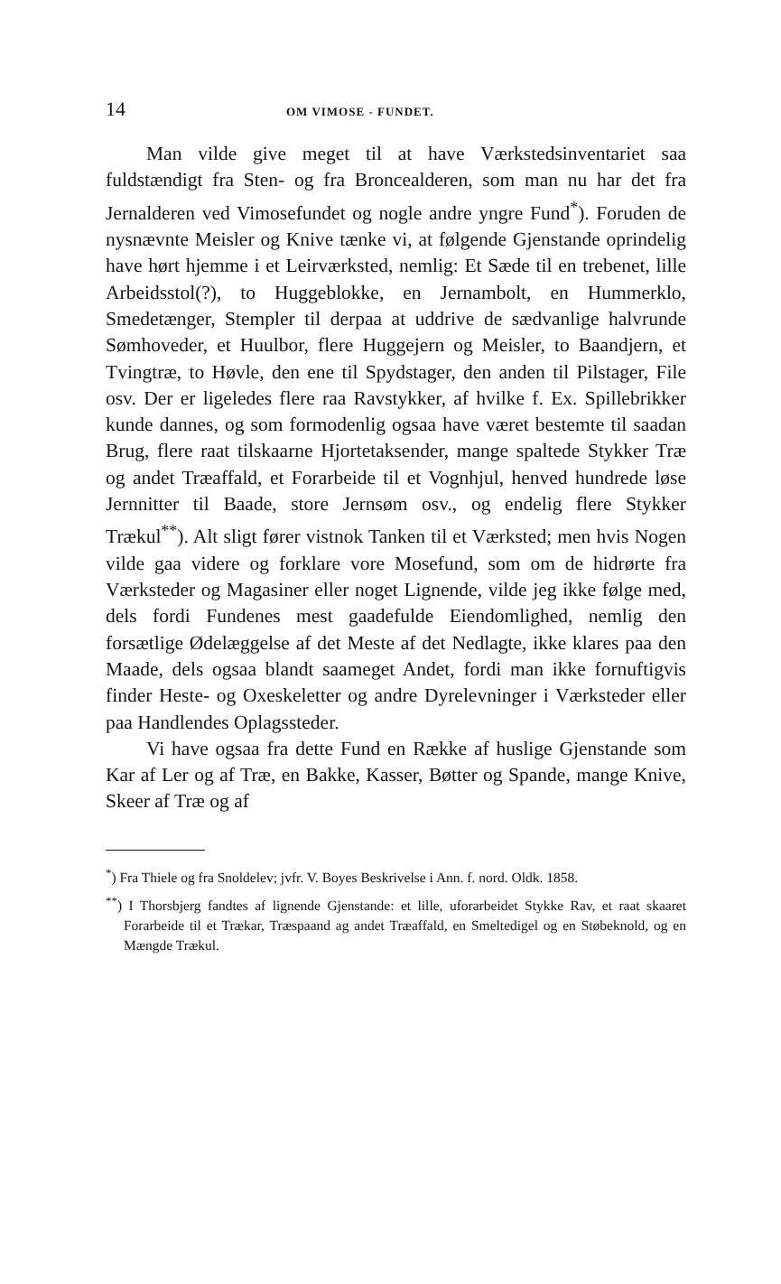14 OM VIMOSE - FUNDET.
Man vilde give meget til at have Værkstedsinventariet saa fuldstændigt fra Sten- og fra Broncealderen, som man nu har det fra Jernalderen ved Vimosefundet og nogle andre yngre Fund<sup>*</sup>). Foruden de nysnævnte Meisler og Knive tænke vi, at følgende Gjenstande oprindelig have hørt hjemme i et Leirværksted, nemlig: Et Sæde til en trebenet, lille Arbeidsstol(?), to Huggeblokke, en Jernambolt, en Hummerklo, Smedetænger, Stempler til derpaa at uddrive de sædvanlige halvrunde Sømhoveder, et Huulbor, flere Huggejern og Meisler, to Baandjern, et Tvingtræ, to Høvle, den ene til Spydstager, den anden til Pilstager, File osv. Der er ligeledes flere raa Ravstykker, af hvilke f. Ex. Spillebrikker kunde dannes, og som formodenlig ogsaa have været bestemte til saadan Brug, flere raat tilskaarne Hjortetaksender, mange spaltede Stykker Træ og andet Træaffald, et Forarbeide til et Vognhjul, henved hundrede løse Jernnitter til Baade, store Jernsøm osv., og endelig flere Stykker Trækul<sup>**</sup>). Alt sligt fører vistnok Tanken til et Værksted; men hvis Nogen vilde gaa videre og forklare vore Mosefund, som om de hidrørte fra Værksteder og Magasiner eller noget Lignende, vilde jeg ikke følge med, dels fordi Fundenes mest gaadefulde Eiendomlighed, nemlig den forsætlige Ødelæggelse af det Meste af det Nedlagte, ikke klares paa den Maade, dels ogsaa blandt saameget Andet, fordi man ikke fornuftigvis finder Heste- og Oxeskeletter og andre Dyrelevninger i Værksteder eller paa Handlendes Oplagssteder.
Vi have ogsaa fra dette Fund en Række af huslige Gjenstande som Kar af Ler og af Træ, en Bakke, Kasser, Bøtter og Spande, mange Knive, Skeer af Træ og af
<sup>*</sup>) Fra Thiele og fra Snoldelev; jvfr. V. Boyes Beskrivelse i Ann. f. nord. Oldk. 1858.
<sup>**</sup>) I Thorsbjerg fandtes af lignende Gjenstande: et lille, uforarbeidet Stykke Rav, et raat skaaret Forarbeide til et Trækar, Træspaand ag andet Træaffald, en Smeltedigel og en Støbeknold, og en Mængde Trækul.